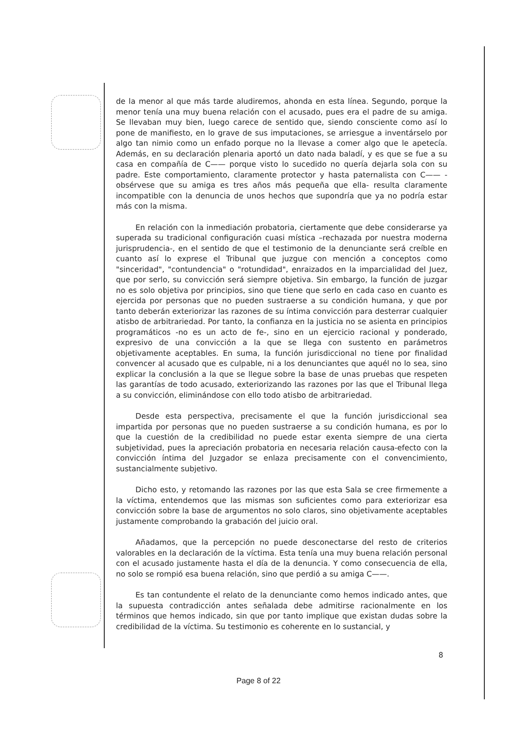de la menor al que más tarde aludiremos, ahonda en esta línea. Segundo, porque la menor tenía una muy buena relación con el acusado, pues era el padre de su amiga. Se llevaban muy bien, luego carece de sentido que, siendo consciente como así lo pone de manifiesto, en lo grave de sus imputaciones, se arriesgue a inventárselo por algo tan nimio como un enfado porque no la llevase a comer algo que le apetecía. Además, en su declaración plenaria aportó un dato nada baladí, y es que se fue a su casa en compañía de C—— porque visto lo sucedido no quería dejarla sola con su padre. Este comportamiento, claramente protector y hasta paternalista con C—— -obsérvese que su amiga es tres años más pequeña que ella- resulta claramente incompatible con la denuncia de unos hechos que supondría que ya no podría estar más con la misma.
En relación con la inmediación probatoria, ciertamente que debe considerarse ya superada su tradicional configuración cuasi mística –rechazada por nuestra moderna jurisprudencia-, en el sentido de que el testimonio de la denunciante será creíble en cuanto así lo exprese el Tribunal que juzgue con mención a conceptos como "sinceridad", "contundencia" o "rotundidad", enraizados en la imparcialidad del Juez, que por serlo, su convicción será siempre objetiva. Sin embargo, la función de juzgar no es solo objetiva por principios, sino que tiene que serlo en cada caso en cuanto es ejercida por personas que no pueden sustraerse a su condición humana, y que por tanto deberán exteriorizar las razones de su íntima convicción para desterrar cualquier atisbo de arbitrariedad. Por tanto, la confianza en la justicia no se asienta en principios programáticos -no es un acto de fe-, sino en un ejercicio racional y ponderado, expresivo de una convicción a la que se llega con sustento en parámetros objetivamente aceptables. En suma, la función jurisdiccional no tiene por finalidad convencer al acusado que es culpable, ni a los denunciantes que aquél no lo sea, sino explicar la conclusión a la que se llegue sobre la base de unas pruebas que respeten las garantías de todo acusado, exteriorizando las razones por las que el Tribunal llega a su convicción, eliminándose con ello todo atisbo de arbitrariedad.
Desde esta perspectiva, precisamente el que la función jurisdiccional sea impartida por personas que no pueden sustraerse a su condición humana, es por lo que la cuestión de la credibilidad no puede estar exenta siempre de una cierta subjetividad, pues la apreciación probatoria en necesaria relación causa-efecto con la convicción íntima del Juzgador se enlaza precisamente con el convencimiento, sustancialmente subjetivo.
Dicho esto, y retomando las razones por las que esta Sala se cree firmemente a la víctima, entendemos que las mismas son suficientes como para exteriorizar esa convicción sobre la base de argumentos no solo claros, sino objetivamente aceptables justamente comprobando la grabación del juicio oral.
Añadamos, que la percepción no puede desconectarse del resto de criterios valorables en la declaración de la víctima. Esta tenía una muy buena relación personal con el acusado justamente hasta el día de la denuncia. Y como consecuencia de ella, no solo se rompió esa buena relación, sino que perdió a su amiga C——.
Es tan contundente el relato de la denunciante como hemos indicado antes, que la supuesta contradicción antes señalada debe admitirse racionalmente en los términos que hemos indicado, sin que por tanto implique que existan dudas sobre la credibilidad de la víctima. Su testimonio es coherente en lo sustancial, y
8
Page 8 of 22